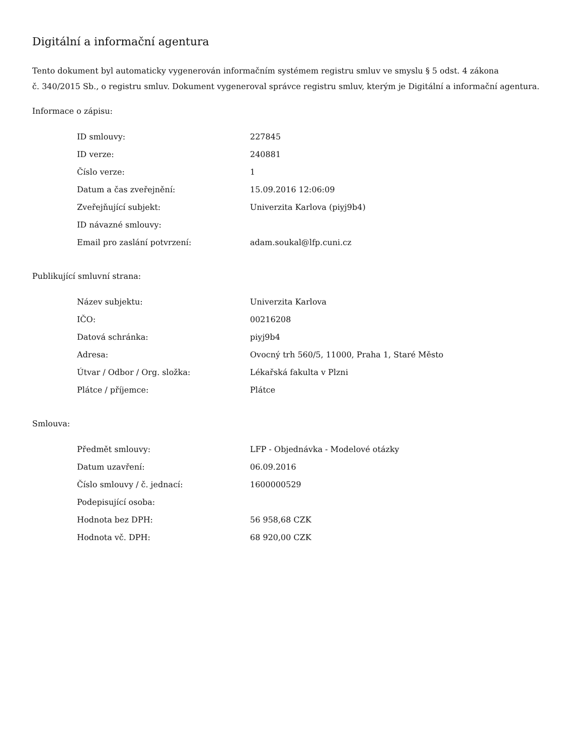Digitální a informační agentura
Tento dokument byl automaticky vygenerován informačním systémem registru smluv ve smyslu § 5 odst. 4 zákona
č. 340/2015 Sb., o registru smluv. Dokument vygeneroval správce registru smluv, kterým je Digitální a informační agentura.
Informace o zápisu:
| ID smlouvy: | 227845 |
| ID verze: | 240881 |
| Číslo verze: | 1 |
| Datum a čas zveřejnění: | 15.09.2016 12:06:09 |
| Zveřejňující subjekt: | Univerzita Karlova (piyj9b4) |
| ID návazné smlouvy: | |
| Email pro zaslání potvrzení: | adam.soukal@lfp.cuni.cz |
Publikující smluvní strana:
| Název subjektu: | Univerzita Karlova |
| IČO: | 00216208 |
| Datová schránka: | piyj9b4 |
| Adresa: | Ovocný trh 560/5, 11000, Praha 1, Staré Město |
| Útvar / Odbor / Org. složka: | Lékařská fakulta v Plzni |
| Plátce / příjemce: | Plátce |
Smlouva:
| Předmět smlouvy: | LFP - Objednávka - Modelové otázky |
| Datum uzavření: | 06.09.2016 |
| Číslo smlouvy / č. jednací: | 1600000529 |
| Podepisující osoba: | |
| Hodnota bez DPH: | 56 958,68 CZK |
| Hodnota vč. DPH: | 68 920,00 CZK |